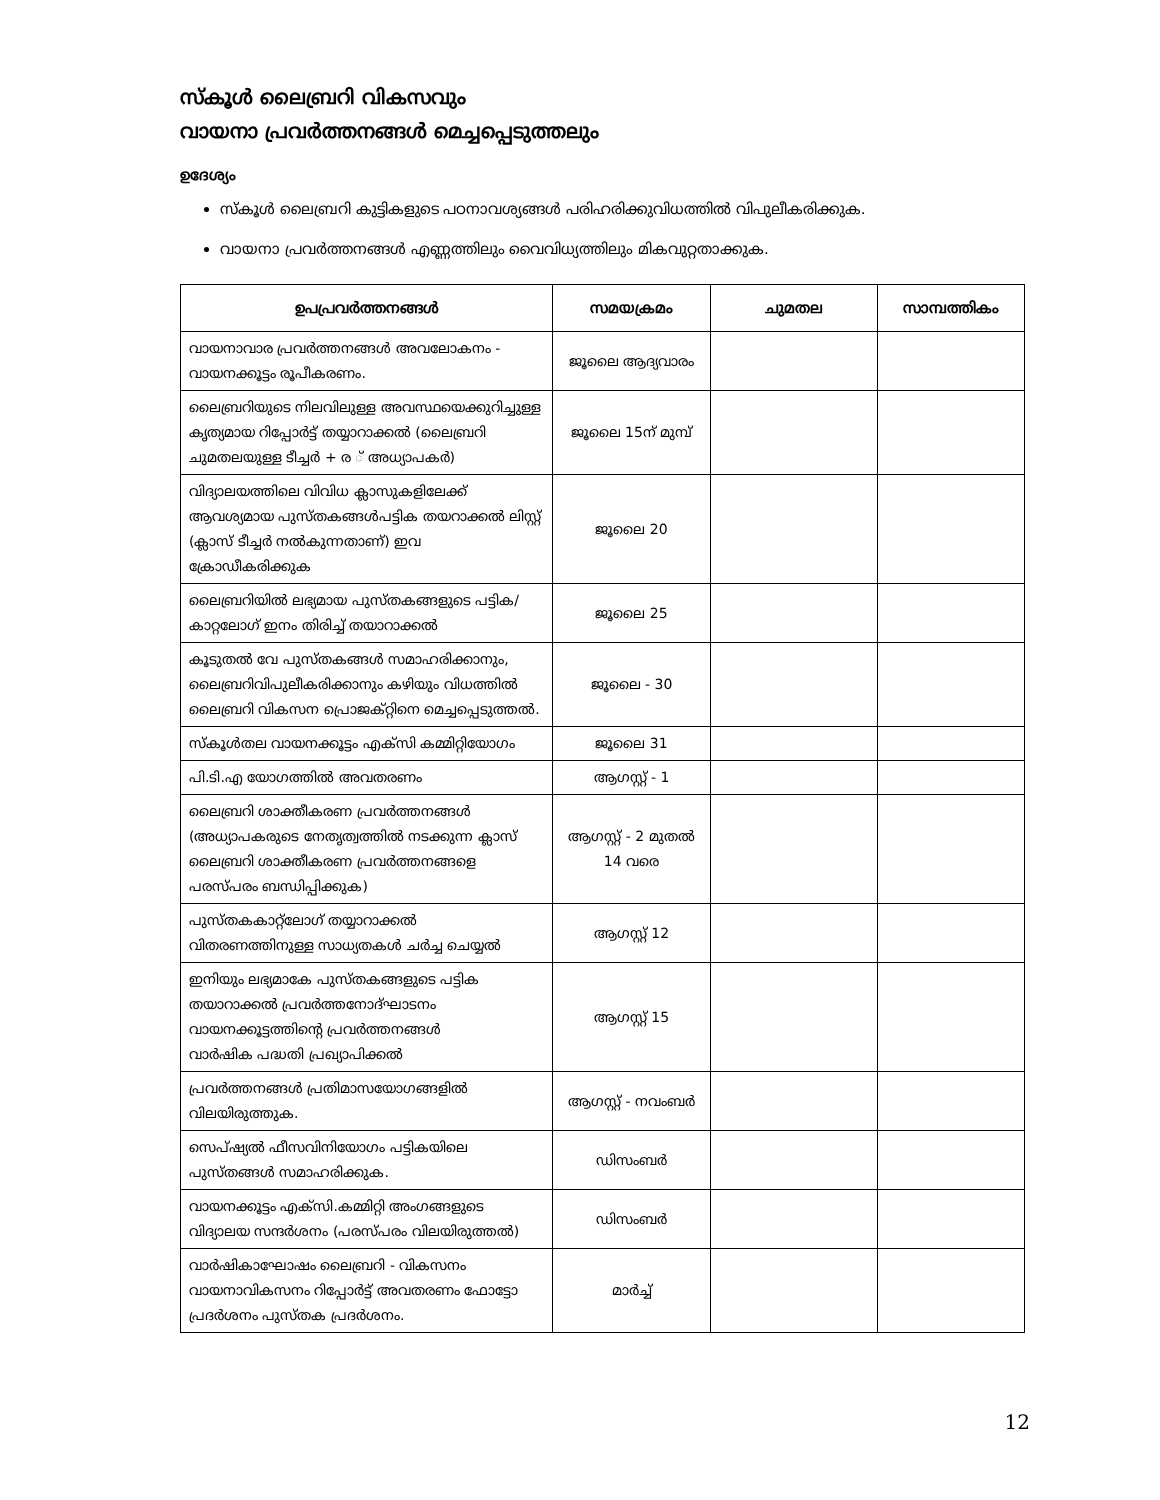സ്കൂൾ ലൈബ്രറി വികസവും
വായനാ പ്രവർത്തനങ്ങൾ മെച്ചപ്പെടുത്തലും
ഉദേശ്യം
സ്കൂൾ ലൈബ്രറി കുട്ടികളുടെ പഠനാവശ്യങ്ങൾ പരിഹരിക്കുവിധത്തിൽ വിപുലീകരിക്കുക.
വായനാ പ്രവർത്തനങ്ങൾ എണ്ണത്തിലും വൈവിധ്യത്തിലും മികവുറ്റതാക്കുക.
| ഉപപ്രവർത്തനങ്ങൾ | സമയക്രമം | ചുമതല | സാമ്പത്തികം |
| --- | --- | --- | --- |
| വായനാവാര പ്രവർത്തനങ്ങൾ അവലോകനം - വായനക്കൂട്ടം രൂപീകരണം. | ജൂലൈ ആദ്യവാരം | | |
| ലൈബ്രറിയുടെ നിലവിലുള്ള അവസ്ഥയെക്കുറിച്ചുള്ള കൃത്യമായ റിപ്പോർട്ട് തയ്യാറാക്കൽ (ലൈബ്രറി ചുമതലയുള്ള ടീച്ചർ + ര ് അധ്യാപകർ) | ജൂലൈ 15ന് മുമ്പ് | | |
| വിദ്യാലയത്തിലെ വിവിധ ക്ലാസുകളിലേക്ക് ആവശ്യമായ പുസ്തകങ്ങൾപട്ടിക തയറാക്കൽ ലിസ്റ്റ് (ക്ലാസ് ടീച്ചർ നൽകുന്നതാണ്) ഇവ ക്രോഡീകരിക്കുക | ജൂലൈ 20 | | |
| ലൈബ്രറിയിൽ ലഭ്യമായ പുസ്തകങ്ങളുടെ പട്ടിക/കാറ്റലോഗ് ഇനം തിരിച്ച് തയാറാക്കൽ | ജൂലൈ 25 | | |
| കൂടുതൽ വേ പുസ്തകങ്ങൾ സമാഹരിക്കാനും, ലൈബ്രറിവിപുലീകരിക്കാനും കഴിയും വിധത്തിൽ ലൈബ്രറി വികസന പ്രൊജക്റ്റിനെ മെച്ചപ്പെടുത്തൽ. | ജൂലൈ - 30 | | |
| സ്കൂൾതല വായനക്കൂട്ടം എക്സി കമ്മിറ്റിയോഗം | ജൂലൈ 31 | | |
| പി.ടി.എ യോഗത്തിൽ അവതരണം | ആഗസ്റ്റ് - 1 | | |
| ലൈബ്രറി ശാക്തീകരണ പ്രവർത്തനങ്ങൾ (അധ്യാപകരുടെ നേതൃത്വത്തിൽ നടക്കുന്ന ക്ലാസ് ലൈബ്രറി ശാക്തീകരണ പ്രവർത്തനങ്ങളെ പരസ്പരം ബന്ധിപ്പിക്കുക) | ആഗസ്റ്റ് - 2 മുതൽ 14 വരെ | | |
| പുസ്തകകാറ്റ്ലോഗ് തയ്യാറാക്കൽ വിതരണത്തിനുള്ള സാധ്യതകൾ ചർച്ച ചെയ്യൽ | ആഗസ്റ്റ് 12 | | |
| ഇനിയും ലഭ്യമാകേ പുസ്തകങ്ങളുടെ പട്ടിക തയാറാക്കൽ പ്രവർത്തനോദ്ഘാടനം വായനക്കൂട്ടത്തിന്റെ പ്രവർത്തനങ്ങൾ വാർഷിക പദ്ധതി പ്രഖ്യാപിക്കൽ | ആഗസ്റ്റ് 15 | | |
| പ്രവർത്തനങ്ങൾ പ്രതിമാസയോഗങ്ങളിൽ വിലയിരുത്തുക. | ആഗസ്റ്റ് - നവംബർ | | |
| സെപ്ഷ്യൽ ഫീസവിനിയോഗം പട്ടികയിലെ പുസ്തങ്ങൾ സമാഹരിക്കുക. | ഡിസംബർ | | |
| വായനക്കൂട്ടം എക്സി.കമ്മിറ്റി അംഗങ്ങളുടെ വിദ്യാലയ സന്ദർശനം (പരസ്പരം വിലയിരുത്തൽ) | ഡിസംബർ | | |
| വാർഷികാഘോഷം ലൈബ്രറി - വികസനം വായനാവികസനം റിപ്പോർട്ട് അവതരണം ഫോട്ടോ പ്രദർശനം പുസ്തക പ്രദർശനം. | മാർച്ച് | | |
12